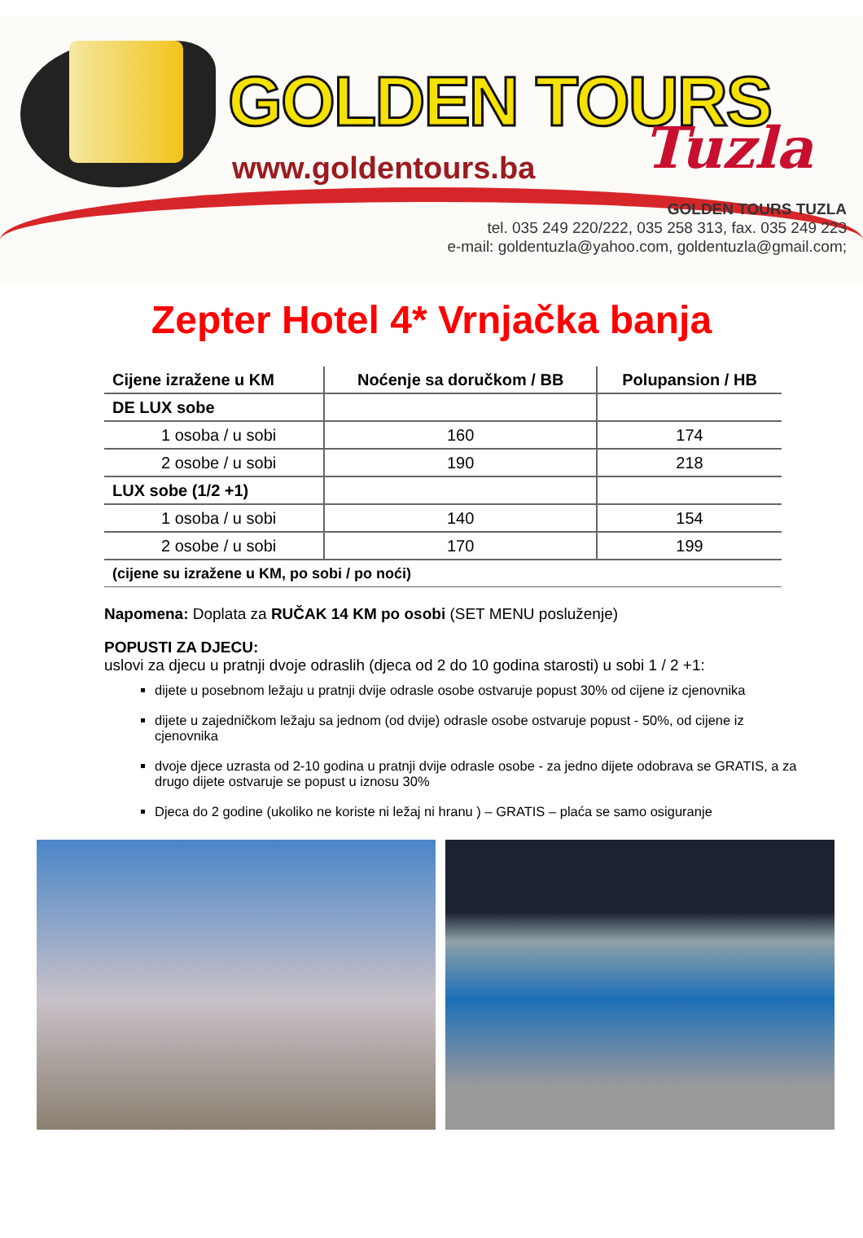GOLDEN TOURS
Tuzla
www.goldentours.ba
GOLDEN TOURS TUZLA
tel. 035 249 220/222, 035 258 313, fax. 035 249 223
e-mail: goldentuzla@yahoo.com, goldentuzla@gmail.com;
Zepter Hotel 4* Vrnjačka banja
| Cijene izražene u KM | Noćenje sa doručkom / BB | Polupansion / HB |
| --- | --- | --- |
| DE LUX sobe | | |
| 1 osoba / u sobi | 160 | 174 |
| 2 osobe / u sobi | 190 | 218 |
| LUX sobe (1/2 +1) | | |
| 1 osoba / u sobi | 140 | 154 |
| 2 osobe / u sobi | 170 | 199 |
| (cijene su izražene u KM, po sobi / po noći) | | |
Napomena: Doplata za RUČAK 14 KM po osobi (SET MENU posluženje)
POPUSTI ZA DJECU:
uslovi za djecu u pratnji dvoje odraslih (djeca od 2 do 10 godina starosti) u sobi 1 / 2 +1:
dijete u posebnom ležaju u pratnji dvije odrasle osobe ostvaruje popust 30% od cijene iz cjenovnika
dijete u zajedničkom ležaju sa jednom (od dvije) odrasle osobe ostvaruje popust - 50%, od cijene iz cjenovnika
dvoje djece uzrasta od 2-10 godina u pratnji dvije odrasle osobe - za jedno dijete odobrava se GRATIS, a za drugo dijete ostvaruje se popust u iznosu 30%
Djeca do 2 godine (ukoliko ne koriste ni ležaj ni hranu ) – GRATIS – plaća se samo osiguranje